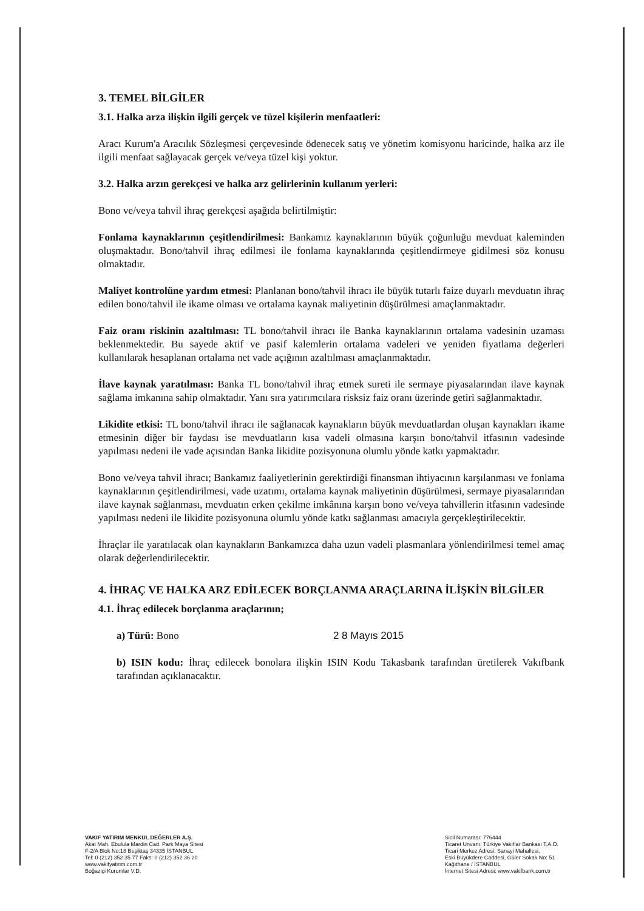3. TEMEL BİLGİLER
3.1. Halka arza ilişkin ilgili gerçek ve tüzel kişilerin menfaatleri:
Aracı Kurum'a Aracılık Sözleşmesi çerçevesinde ödenecek satış ve yönetim komisyonu haricinde, halka arz ile ilgili menfaat sağlayacak gerçek ve/veya tüzel kişi yoktur.
3.2. Halka arzın gerekçesi ve halka arz gelirlerinin kullanım yerleri:
Bono ve/veya tahvil ihraç gerekçesi aşağıda belirtilmiştir:
Fonlama kaynaklarının çeşitlendirilmesi: Bankamız kaynaklarının büyük çoğunluğu mevduat kaleminden oluşmaktadır. Bono/tahvil ihraç edilmesi ile fonlama kaynaklarında çeşitlendirmeye gidilmesi söz konusu olmaktadır.
Maliyet kontrolüne yardım etmesi: Planlanan bono/tahvil ihracı ile büyük tutarlı faize duyarlı mevduatın ihraç edilen bono/tahvil ile ikame olması ve ortalama kaynak maliyetinin düşürülmesi amaçlanmaktadır.
Faiz oranı riskinin azaltılması: TL bono/tahvil ihracı ile Banka kaynaklarının ortalama vadesinin uzaması beklenmektedir. Bu sayede aktif ve pasif kalemlerin ortalama vadeleri ve yeniden fiyatlama değerleri kullanılarak hesaplanan ortalama net vade açığının azaltılması amaçlanmaktadır.
İlave kaynak yaratılması: Banka TL bono/tahvil ihraç etmek sureti ile sermaye piyasalarından ilave kaynak sağlama imkanına sahip olmaktadır. Yanı sıra yatırımcılara risksiz faiz oranı üzerinde getiri sağlanmaktadır.
Likidite etkisi: TL bono/tahvil ihracı ile sağlanacak kaynakların büyük mevduatlardan oluşan kaynakları ikame etmesinin diğer bir faydası ise mevduatların kısa vadeli olmasına karşın bono/tahvil itfasının vadesinde yapılması nedeni ile vade açısından Banka likidite pozisyonuna olumlu yönde katkı yapmaktadır.
Bono ve/veya tahvil ihracı; Bankamız faaliyetlerinin gerektirdiği finansman ihtiyacının karşılanması ve fonlama kaynaklarının çeşitlendirilmesi, vade uzatımı, ortalama kaynak maliyetinin düşürülmesi, sermaye piyasalarından ilave kaynak sağlanması, mevduatın erken çekilme imkânına karşın bono ve/veya tahvillerin itfasının vadesinde yapılması nedeni ile likidite pozisyonuna olumlu yönde katkı sağlanması amacıyla gerçekleştirilecektir.
İhraçlar ile yaratılacak olan kaynakların Bankamızca daha uzun vadeli plasmanlara yönlendirilmesi temel amaç olarak değerlendirilecektir.
4. İHRAÇ VE HALKA ARZ EDİLECEK BORÇLANMA ARAÇLARINA İLİŞKİN BİLGİLER
4.1. İhraç edilecek borçlanma araçlarının;
a) Türü: Bono 2 8 Mayıs 2015
b) ISIN kodu: İhraç edilecek bonolara ilişkin ISIN Kodu Takasbank tarafından üretilerek Vakıfbank tarafından açıklanacaktır.
VAKIF YATIRIM MENKUL DEĞERLER A.Ş.
Akat Mah. Ebulula Mardin Cad. Park Maya Sitesi
F-2/A Blok No:18 Beşiktaş 34335 İSTANBUL
Tel: 0 (212) 352 35 77 Faks: 0 (212) 352 36 20
www.vakifyatirim.com.tr
Boğaziçi Kurumlar V.D.
Sicil Numarası: 776444
Ticaret Unvanı: Türkiye Vakıflar Bankası T.A.O.
Ticari Merkez Adresi: Sanayi Mahallesi,
Eski Büyükdere Caddesi, Güler Sokak No: 51
Kağıthane / İSTANBUL
İnternet Sitesi Adresi: www.vakifbank.com.tr